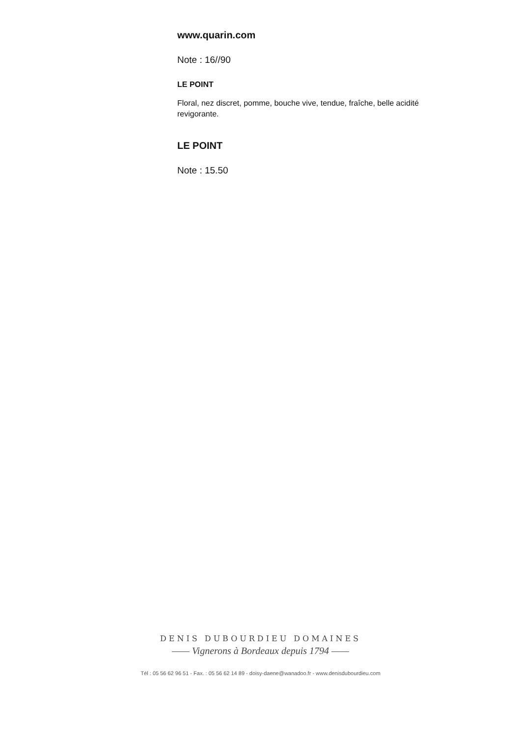www.quarin.com
Note : 16//90
LE POINT
Floral, nez discret, pomme, bouche vive, tendue, fraîche, belle acidité revigorante.
LE POINT
Note : 15.50
DENIS DUBOURDIEU DOMAINES
—— Vignerons à Bordeaux depuis 1794 ——
Tél : 05 56 62 96 51 - Fax. : 05 56 62 14 89 - doisy-daene@wanadoo.fr - www.denisdubourdieu.com